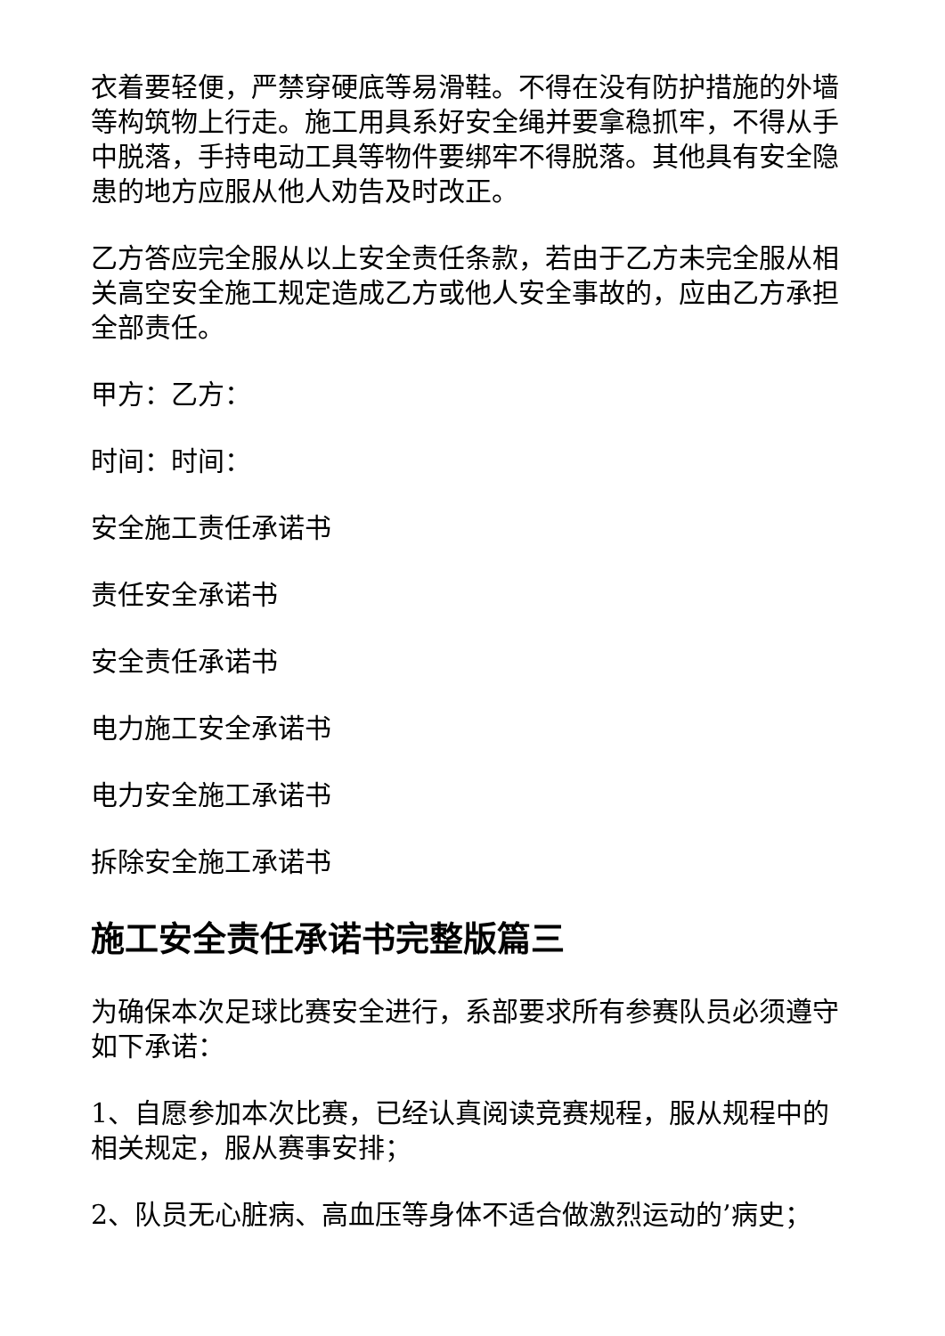衣着要轻便，严禁穿硬底等易滑鞋。不得在没有防护措施的外墙等构筑物上行走。施工用具系好安全绳并要拿稳抓牢，不得从手中脱落，手持电动工具等物件要绑牢不得脱落。其他具有安全隐患的地方应服从他人劝告及时改正。
乙方答应完全服从以上安全责任条款，若由于乙方未完全服从相关高空安全施工规定造成乙方或他人安全事故的，应由乙方承担全部责任。
甲方：乙方：
时间：时间：
安全施工责任承诺书
责任安全承诺书
安全责任承诺书
电力施工安全承诺书
电力安全施工承诺书
拆除安全施工承诺书
施工安全责任承诺书完整版篇三
为确保本次足球比赛安全进行，系部要求所有参赛队员必须遵守如下承诺：
1、自愿参加本次比赛，已经认真阅读竞赛规程，服从规程中的相关规定，服从赛事安排；
2、队员无心脏病、高血压等身体不适合做激烈运动的’病史；